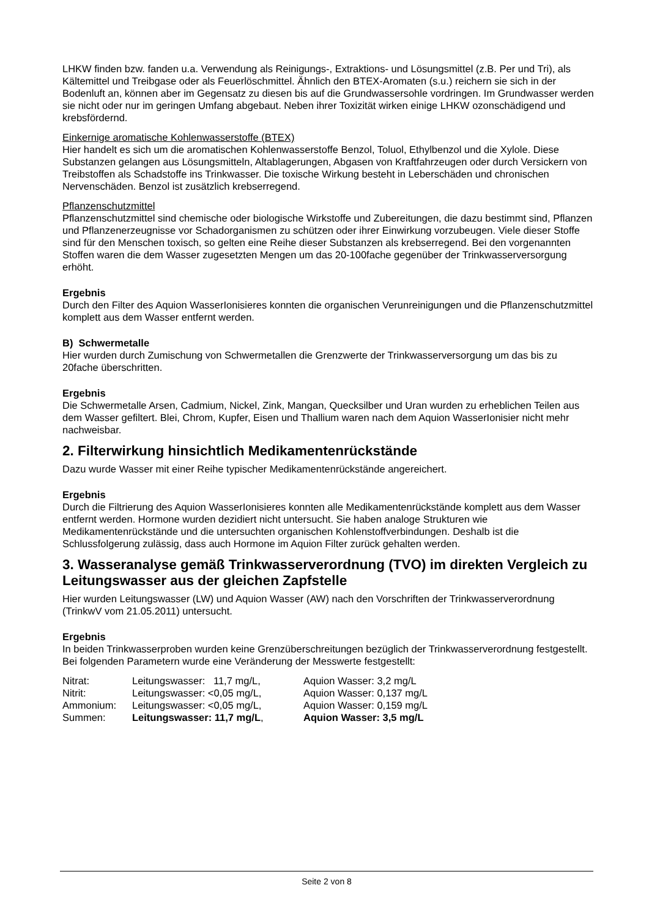LHKW finden bzw. fanden u.a. Verwendung als Reinigungs-, Extraktions- und Lösungsmittel (z.B. Per und Tri), als Kältemittel und Treibgase oder als Feuerlöschmittel. Ähnlich den BTEX-Aromaten (s.u.) reichern sie sich in der Bodenluft an, können aber im Gegensatz zu diesen bis auf die Grundwassersohle vordringen. Im Grundwasser werden sie nicht oder nur im geringen Umfang abgebaut. Neben ihrer Toxizität wirken einige LHKW ozonschädigend und krebsfördernd.
Einkernige aromatische Kohlenwasserstoffe (BTEX)
Hier handelt es sich um die aromatischen Kohlenwasserstoffe Benzol, Toluol, Ethylbenzol und die Xylole. Diese Substanzen gelangen aus Lösungsmitteln, Altablagerungen, Abgasen von Kraftfahrzeugen oder durch Versickern von Treibstoffen als Schadstoffe ins Trinkwasser. Die toxische Wirkung besteht in Leberschäden und chronischen Nervenschäden. Benzol ist zusätzlich krebserregend.
Pflanzenschutzmittel
Pflanzenschutzmittel sind chemische oder biologische Wirkstoffe und Zubereitungen, die dazu bestimmt sind, Pflanzen und Pflanzenerzeugnisse vor Schadorganismen zu schützen oder ihrer Einwirkung vorzubeugen. Viele dieser Stoffe sind für den Menschen toxisch, so gelten eine Reihe dieser Substanzen als krebserregend. Bei den vorgenannten Stoffen waren die dem Wasser zugesetzten Mengen um das 20-100fache gegenüber der Trinkwasserversorgung erhöht.
Ergebnis
Durch den Filter des Aquion WasserIonisieres konnten die organischen Verunreinigungen und die Pflanzenschutzmittel komplett aus dem Wasser entfernt werden.
B) Schwermetalle
Hier wurden durch Zumischung von Schwermetallen die Grenzwerte der Trinkwasserversorgung um das bis zu 20fache überschritten.
Ergebnis
Die Schwermetalle Arsen, Cadmium, Nickel, Zink, Mangan, Quecksilber und Uran wurden zu erheblichen Teilen aus dem Wasser gefiltert. Blei, Chrom, Kupfer, Eisen und Thallium waren nach dem Aquion WasserIonisier nicht mehr nachweisbar.
2. Filterwirkung hinsichtlich Medikamentenrückstände
Dazu wurde Wasser mit einer Reihe typischer Medikamentenrückstände angereichert.
Ergebnis
Durch die Filtrierung des Aquion WasserIonisieres konnten alle Medikamentenrückstände komplett aus dem Wasser entfernt werden. Hormone wurden dezidiert nicht untersucht. Sie haben analoge Strukturen wie Medikamentenrückstände und die untersuchten organischen Kohlenstoffverbindungen. Deshalb ist die Schlussfolgerung zulässig, dass auch Hormone im Aquion Filter zurück gehalten werden.
3. Wasseranalyse gemäß Trinkwasserverordnung (TVO) im direkten Vergleich zu Leitungswasser aus der gleichen Zapfstelle
Hier wurden Leitungswasser (LW) und Aquion Wasser (AW) nach den Vorschriften der Trinkwasserverordnung (TrinkwV vom 21.05.2011) untersucht.
Ergebnis
In beiden Trinkwasserproben wurden keine Grenzüberschreitungen bezüglich der Trinkwasserverordnung festgestellt. Bei folgenden Parametern wurde eine Veränderung der Messwerte festgestellt:
| Nitrat: | Leitungswasser: 11,7 mg/L, | Aquion Wasser: 3,2 mg/L |
| Nitrit: | Leitungswasser: <0,05 mg/L, | Aquion Wasser: 0,137 mg/L |
| Ammonium: | Leitungswasser: <0,05 mg/L, | Aquion Wasser: 0,159 mg/L |
| Summen: | Leitungswasser: 11,7 mg/L , | Aquion Wasser: 3,5 mg/L |
Seite 2 von 8